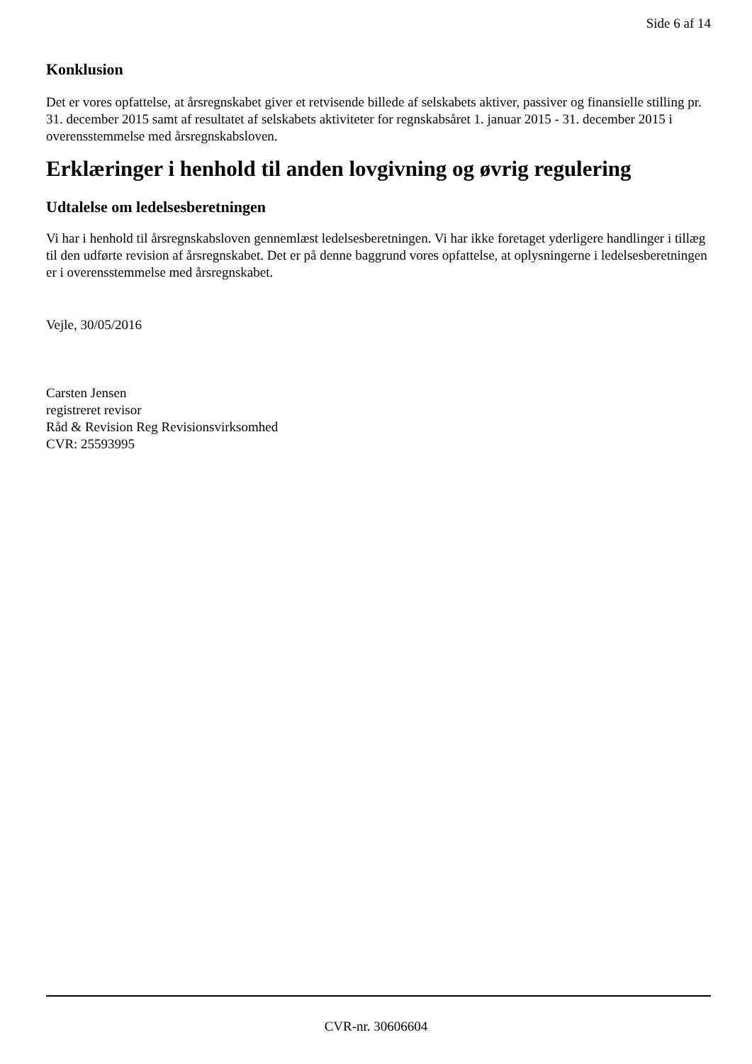Side 6 af 14
Konklusion
Det er vores opfattelse, at årsregnskabet giver et retvisende billede af selskabets aktiver, passiver og finansielle stilling pr. 31. december 2015 samt af resultatet af selskabets aktiviteter for regnskabsåret 1. januar 2015 - 31. december 2015 i overensstemmelse med årsregnskabsloven.
Erklæringer i henhold til anden lovgivning og øvrig regulering
Udtalelse om ledelsesberetningen
Vi har i henhold til årsregnskabsloven gennemlæst ledelsesberetningen. Vi har ikke foretaget yderligere handlinger i tillæg til den udførte revision af årsregnskabet. Det er på denne baggrund vores opfattelse, at oplysningerne i ledelsesberetningen er i overensstemmelse med årsregnskabet.
Vejle, 30/05/2016
Carsten Jensen
registreret revisor
Råd & Revision Reg Revisionsvirksomhed
CVR: 25593995
CVR-nr. 30606604